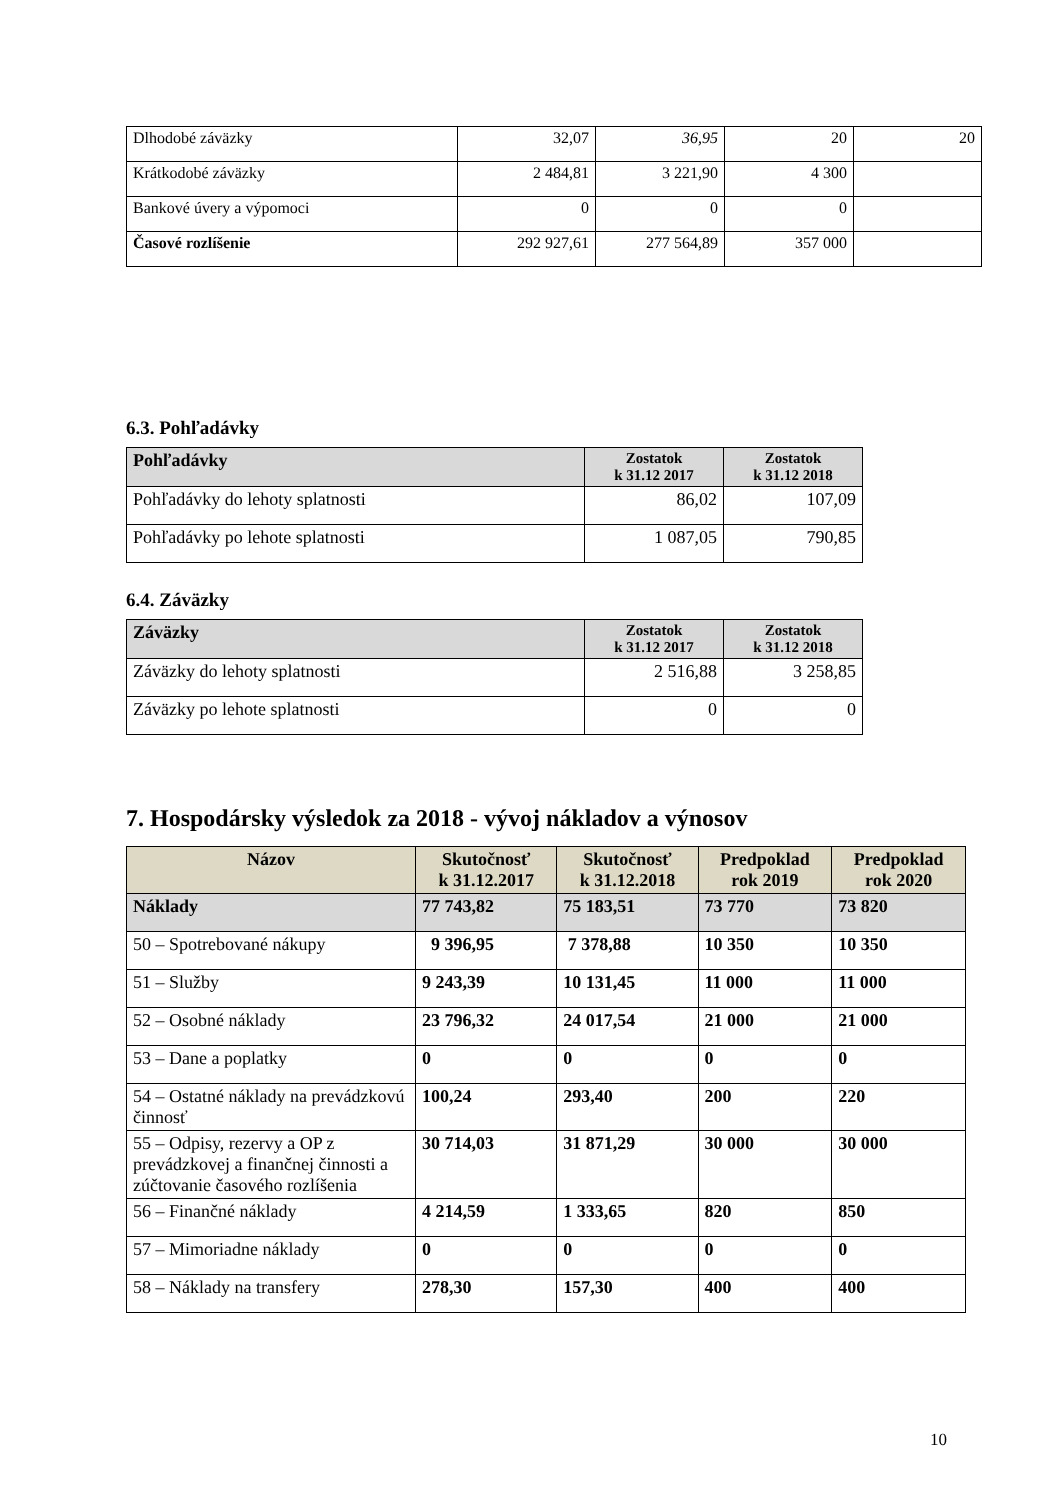| Dlhodobé záväzky | 32,07 | 36,95 | 20 | 20 |
| Krátkodobé záväzky | 2 484,81 | 3 221,90 | 4 300 | |
| Bankové úvery a výpomoci | 0 | 0 | 0 | |
| Časové rozlíšenie | 292 927,61 | 277 564,89 | 357 000 | |
6.3. Pohľadávky
| Pohľadávky | Zostatok k 31.12 2017 | Zostatok k 31.12 2018 |
| --- | --- | --- |
| Pohľadávky do lehoty splatnosti | 86,02 | 107,09 |
| Pohľadávky po lehote splatnosti | 1 087,05 | 790,85 |
6.4. Záväzky
| Záväzky | Zostatok k 31.12 2017 | Zostatok k 31.12 2018 |
| --- | --- | --- |
| Záväzky do lehoty splatnosti | 2 516,88 | 3 258,85 |
| Záväzky po lehote splatnosti | 0 | 0 |
7. Hospodársky výsledok za 2018 - vývoj nákladov a výnosov
| Názov | Skutočnosť k 31.12.2017 | Skutočnosť k 31.12.2018 | Predpoklad rok 2019 | Predpoklad rok 2020 |
| --- | --- | --- | --- | --- |
| Náklady | 77 743,82 | 75 183,51 | 73 770 | 73 820 |
| 50 – Spotrebované nákupy | 9 396,95 | 7 378,88 | 10 350 | 10 350 |
| 51 – Služby | 9 243,39 | 10 131,45 | 11 000 | 11 000 |
| 52 – Osobné náklady | 23 796,32 | 24 017,54 | 21 000 | 21 000 |
| 53 – Dane a poplatky | 0 | 0 | 0 | 0 |
| 54 – Ostatné náklady na prevádzkovú činnosť | 100,24 | 293,40 | 200 | 220 |
| 55 – Odpisy, rezervy a OP z prevádzkovej a finančnej činnosti a zúčtovanie časového rozlíšenia | 30 714,03 | 31 871,29 | 30 000 | 30 000 |
| 56 – Finančné náklady | 4 214,59 | 1 333,65 | 820 | 850 |
| 57 – Mimoriadne náklady | 0 | 0 | 0 | 0 |
| 58 – Náklady na transfery | 278,30 | 157,30 | 400 | 400 |
10